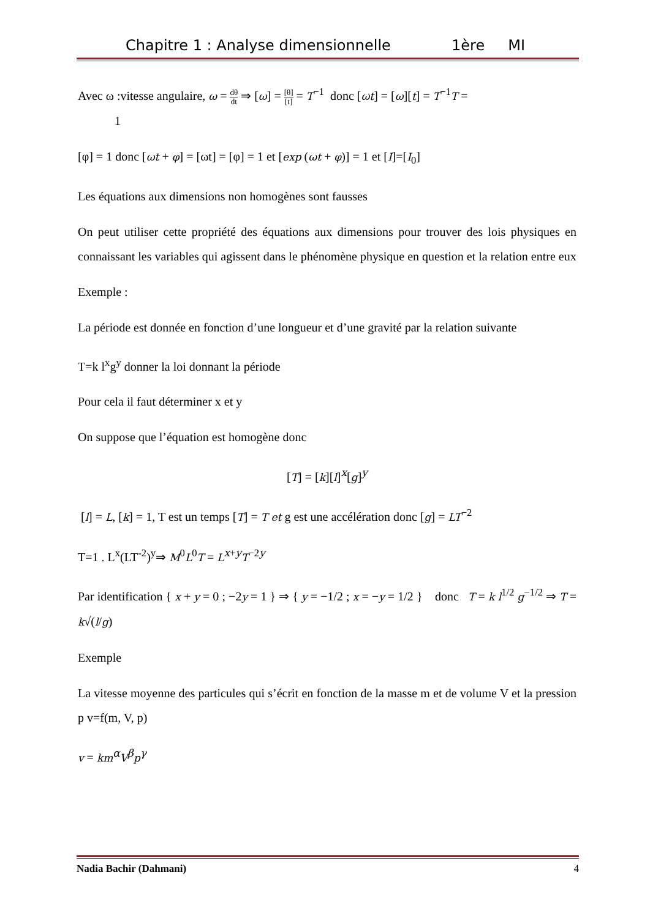Chapitre 1 : Analyse dimensionnelle 1ère MI
Avec ω :vitesse angulaire, ω = dθ dt ⇒ [ω] = [θ] [t] = T<sup>−1</sup> donc [ωt] = [ω][t] = T<sup>−1</sup>T =
1
[φ] = 1 donc [ωt + φ] = [ωt] = [φ] = 1 et [exp (ωt + φ)] = 1 et [I]=[I<sub>0</sub>]
Les équations aux dimensions non homogènes sont fausses
On peut utiliser cette propriété des équations aux dimensions pour trouver des lois physiques en connaissant les variables qui agissent dans le phénomène physique en question et la relation entre eux
Exemple :
La période est donnée en fonction d’une longueur et d’une gravité par la relation suivante
T=k l<sup>x</sup>g<sup>y</sup> donner la loi donnant la période
Pour cela il faut déterminer x et y
On suppose que l’équation est homogène donc
[T] = [k][l]<sup>x</sup>[g]<sup>y</sup>
[l] = L, [k] = 1, T est un temps [T] = T et g est une accélération donc [g] = LT<sup>−2</sup>
T=1 . L<sup>x</sup>(LT<sup>-2</sup>)<sup>y</sup>⇒ M<sup>0</sup>L<sup>0</sup>T = L<sup>x+y</sup>T<sup>−2y</sup>
Par identification { x + y = 0 ; −2y = 1 } ⇒ { y = −1/2 ; x = −y = 1/2 } donc T = k l<sup>1/2</sup> g<sup>−1/2</sup> ⇒ T = k√(l/g)
Exemple
La vitesse moyenne des particules qui s’écrit en fonction de la masse m et de volume V et la pression p v=f(m, V, p)
v = km<sup>α</sup>V<sup>β</sup>p<sup>γ</sup>
Nadia Bachir (Dahmani) 4